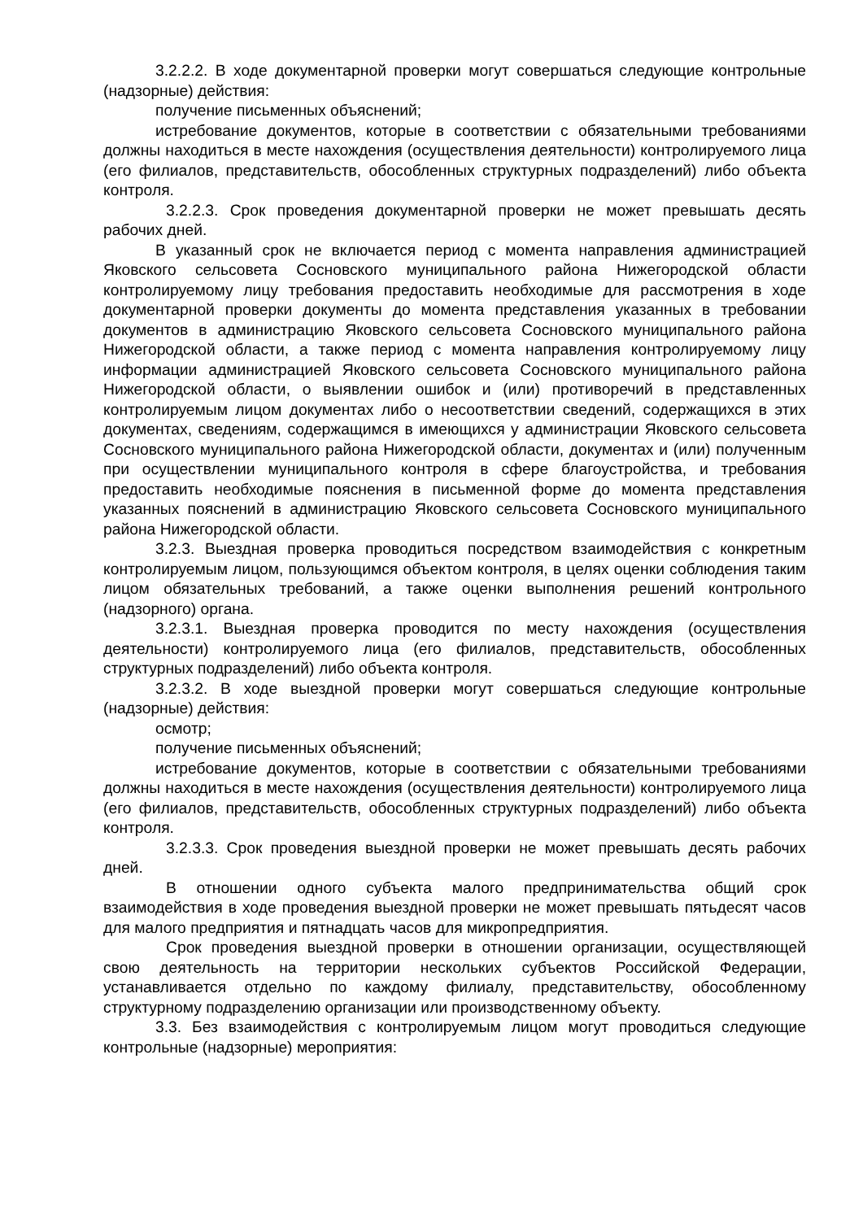3.2.2.2. В ходе документарной проверки могут совершаться следующие контрольные (надзорные) действия:
получение письменных объяснений;
истребование документов, которые в соответствии с обязательными требованиями должны находиться в месте нахождения (осуществления деятельности) контролируемого лица (его филиалов, представительств, обособленных структурных подразделений) либо объекта контроля.
3.2.2.3. Срок проведения документарной проверки не может превышать десять рабочих дней.
В указанный срок не включается период с момента направления администрацией Яковского сельсовета Сосновского муниципального района Нижегородской области контролируемому лицу требования предоставить необходимые для рассмотрения в ходе документарной проверки документы до момента представления указанных в требовании документов в администрацию Яковского сельсовета Сосновского муниципального района Нижегородской области, а также период с момента направления контролируемому лицу информации администрацией Яковского сельсовета Сосновского муниципального района Нижегородской области, о выявлении ошибок и (или) противоречий в представленных контролируемым лицом документах либо о несоответствии сведений, содержащихся в этих документах, сведениям, содержащимся в имеющихся у администрации Яковского сельсовета Сосновского муниципального района Нижегородской области, документах и (или) полученным при осуществлении муниципального контроля в сфере благоустройства, и требования предоставить необходимые пояснения в письменной форме до момента представления указанных пояснений в администрацию Яковского сельсовета Сосновского муниципального района Нижегородской области.
3.2.3. Выездная проверка проводиться посредством взаимодействия с конкретным контролируемым лицом, пользующимся объектом контроля, в целях оценки соблюдения таким лицом обязательных требований, а также оценки выполнения решений контрольного (надзорного) органа.
3.2.3.1. Выездная проверка проводится по месту нахождения (осуществления деятельности) контролируемого лица (его филиалов, представительств, обособленных структурных подразделений) либо объекта контроля.
3.2.3.2. В ходе выездной проверки могут совершаться следующие контрольные (надзорные) действия:
осмотр;
получение письменных объяснений;
истребование документов, которые в соответствии с обязательными требованиями должны находиться в месте нахождения (осуществления деятельности) контролируемого лица (его филиалов, представительств, обособленных структурных подразделений) либо объекта контроля.
3.2.3.3. Срок проведения выездной проверки не может превышать десять рабочих дней.
В отношении одного субъекта малого предпринимательства общий срок взаимодействия в ходе проведения выездной проверки не может превышать пятьдесят часов для малого предприятия и пятнадцать часов для микропредприятия.
Срок проведения выездной проверки в отношении организации, осуществляющей свою деятельность на территории нескольких субъектов Российской Федерации, устанавливается отдельно по каждому филиалу, представительству, обособленному структурному подразделению организации или производственному объекту.
3.3. Без взаимодействия с контролируемым лицом могут проводиться следующие контрольные (надзорные) мероприятия: